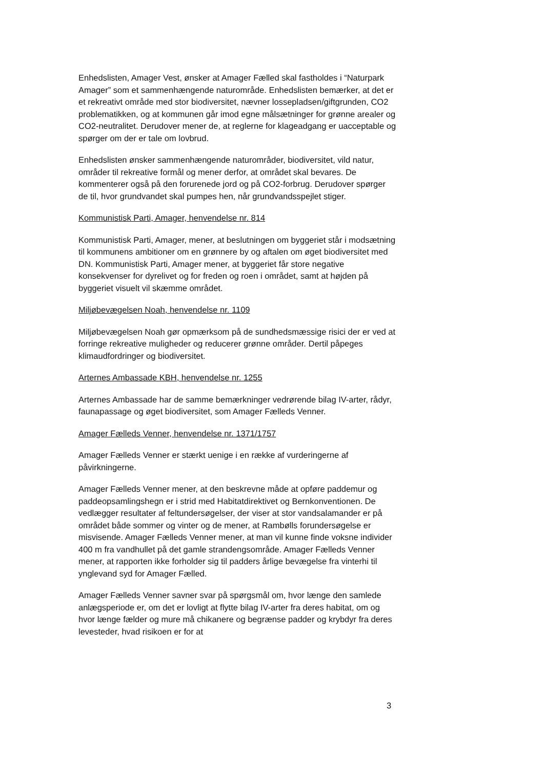Enhedslisten, Amager Vest, ønsker at Amager Fælled skal fastholdes i “Naturpark Amager” som et sammenhængende naturområde. Enhedslisten bemærker, at det er et rekreativt område med stor biodiversitet, nævner lossepladsen/giftgrunden, CO2 problematikken, og at kommunen går imod egne målsætninger for grønne arealer og CO2-neutralitet. Derudover mener de, at reglerne for klageadgang er uacceptable og spørger om der er tale om lovbrud.
Enhedslisten ønsker sammenhængende naturområder, biodiversitet, vild natur, områder til rekreative formål og mener derfor, at området skal bevares. De kommenterer også på den forurenede jord og på CO2-forbrug. Derudover spørger de til, hvor grundvandet skal pumpes hen, når grundvandsspejlet stiger.
Kommunistisk Parti, Amager, henvendelse nr. 814
Kommunistisk Parti, Amager, mener, at beslutningen om byggeriet står i modsætning til kommunens ambitioner om en grønnere by og aftalen om øget biodiversitet med DN. Kommunistisk Parti, Amager mener, at byggeriet får store negative konsekvenser for dyrelivet og for freden og roen i området, samt at højden på byggeriet visuelt vil skæmme området.
Miljøbevægelsen Noah, henvendelse nr. 1109
Miljøbevægelsen Noah gør opmærksom på de sundhedsmæssige risici der er ved at forringe rekreative muligheder og reducerer grønne områder. Dertil påpeges klimaudfordringer og biodiversitet.
Arternes Ambassade KBH, henvendelse nr. 1255
Arternes Ambassade har de samme bemærkninger vedrørende bilag IV-arter, rådyr, faunapassage og øget biodiversitet, som Amager Fælleds Venner.
Amager Fælleds Venner, henvendelse nr. 1371/1757
Amager Fælleds Venner er stærkt uenige i en række af vurderingerne af påvirkningerne.
Amager Fælleds Venner mener, at den beskrevne måde at opføre paddemur og paddeopsamlingshegn er i strid med Habitatdirektivet og Bernkonventionen. De vedlægger resultater af feltundersøgelser, der viser at stor vandsalamander er på området både sommer og vinter og de mener, at Rambølls forundersøgelse er misvisende. Amager Fælleds Venner mener, at man vil kunne finde voksne individer 400 m fra vandhullet på det gamle strandengsområde. Amager Fælleds Venner mener, at rapporten ikke forholder sig til padders årlige bevægelse fra vinterhi til ynglevand syd for Amager Fælled.
Amager Fælleds Venner savner svar på spørgsmål om, hvor længe den samlede anlægsperiode er, om det er lovligt at flytte bilag IV-arter fra deres habitat, om og hvor længe fælder og mure må chikanere og begrænse padder og krybdyr fra deres levesteder, hvad risikoen er for at
3